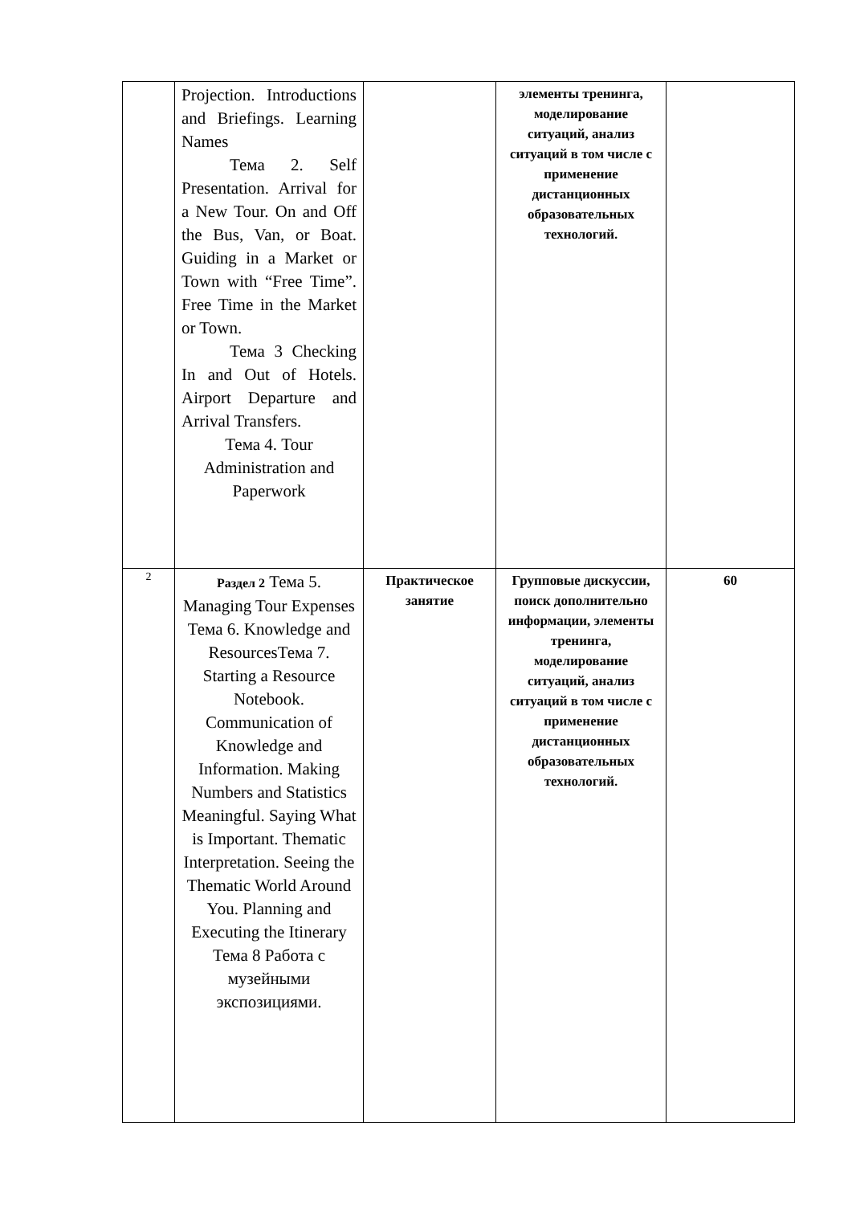| | Projection. Introductions and Briefings. Learning Names Тема 2. Self Presentation. Arrival for a New Tour. On and Off the Bus, Van, or Boat. Guiding in a Market or Town with “Free Time”. Free Time in the Market or Town. Тема 3 Checking In and Out of Hotels. Airport Departure and Arrival Transfers. Тема 4. Tour Administration and Paperwork | | элементы тренинга, моделирование ситуаций, анализ ситуаций в том числе с применение дистанционных образовательных технологий. | |
| 2 | Раздел 2 Тема 5. Managing Tour Expenses Тема 6. Knowledge and ResourcesТема 7. Starting a Resource Notebook. Communication of Knowledge and Information. Making Numbers and Statistics Meaningful. Saying What is Important. Thematic Interpretation. Seeing the Thematic World Around You. Planning and Executing the Itinerary Тема 8 Работа с музейными экспозициями. | Практическое занятие | Групповые дискуссии, поиск дополнительно информации, элементы тренинга, моделирование ситуаций, анализ ситуаций в том числе с применение дистанционных образовательных технологий. | 60 |